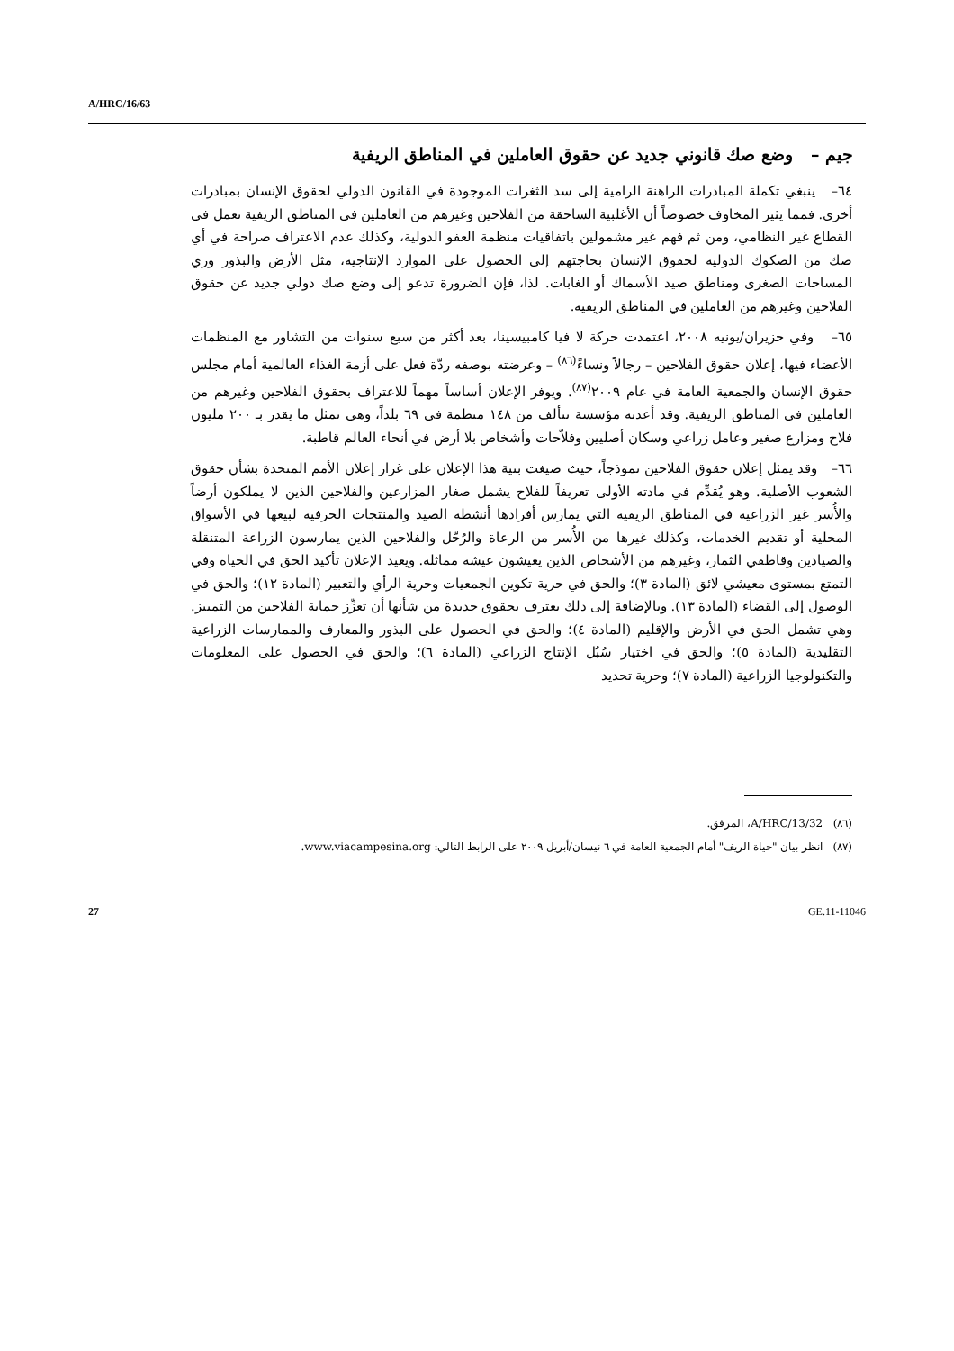A/HRC/16/63
جيم – وضع صك قانوني جديد عن حقوق العاملين في المناطق الريفية
٦٤– ينبغي تكملة المبادرات الراهنة الرامية إلى سد الثغرات الموجودة في القانون الدولي لحقوق الإنسان بمبادرات أخرى. فمما يثير المخاوف خصوصاً أن الأغلبية الساحقة من الفلاحين وغيرهم من العاملين في المناطق الريفية تعمل في القطاع غير النظامي، ومن ثم فهم غير مشمولين باتفاقيات منظمة العفو الدولية، وكذلك عدم الاعتراف صراحة في أي صك من الصكوك الدولية لحقوق الإنسان بحاجتهم إلى الحصول على الموارد الإنتاجية، مثل الأرض والبذور وري المساحات الصغرى ومناطق صيد الأسماك أو الغابات. لذا، فإن الضرورة تدعو إلى وضع صك دولي جديد عن حقوق الفلاحين وغيرهم من العاملين في المناطق الريفية.
٦٥– وفي حزيران/يونيه ٢٠٠٨، اعتمدت حركة لا فيا كامبيسينا، بعد أكثر من سبع سنوات من التشاور مع المنظمات الأعضاء فيها، إعلان حقوق الفلاحين – رجالاً ونساءً<sup>(٨٦)</sup> – وعرضته بوصفه ردّة فعل على أزمة الغذاء العالمية أمام مجلس حقوق الإنسان والجمعية العامة في عام ٢٠٠٩<sup>(٨٧)</sup>. ويوفر الإعلان أساساً مهماً للاعتراف بحقوق الفلاحين وغيرهم من العاملين في المناطق الريفية. وقد أعدته مؤسسة تتألف من ١٤٨ منظمة في ٦٩ بلداً، وهي تمثل ما يقدر بـ ٢٠٠ مليون فلاح ومزارع صغير وعامل زراعي وسكان أصليين وفلاّحات وأشخاص بلا أرض في أنحاء العالم قاطبة.
٦٦– وقد يمثل إعلان حقوق الفلاحين نموذجاً، حيث صيغت بنية هذا الإعلان على غرار إعلان الأمم المتحدة بشأن حقوق الشعوب الأصلية. وهو يُقدِّم في مادته الأولى تعريفاً للفلاح يشمل صغار المزارعين والفلاحين الذين لا يملكون أرضاً والأُسر غير الزراعية في المناطق الريفية التي يمارس أفرادها أنشطة الصيد والمنتجات الحرفية لبيعها في الأسواق المحلية أو تقديم الخدمات، وكذلك غيرها من الأُسر من الرعاة والرُحّل والفلاحين الذين يمارسون الزراعة المتنقلة والصيادين وقاطفي الثمار، وغيرهم من الأشخاص الذين يعيشون عيشة مماثلة. ويعيد الإعلان تأكيد الحق في الحياة وفي التمتع بمستوى معيشي لائق (المادة ٣)؛ والحق في حرية تكوين الجمعيات وحرية الرأي والتعبير (المادة ١٢)؛ والحق في الوصول إلى القضاء (المادة ١٣). وبالإضافة إلى ذلك يعترف بحقوق جديدة من شأنها أن تعزِّز حماية الفلاحين من التمييز. وهي تشمل الحق في الأرض والإقليم (المادة ٤)؛ والحق في الحصول على البذور والمعارف والممارسات الزراعية التقليدية (المادة ٥)؛ والحق في اختيار سُبُل الإنتاج الزراعي (المادة ٦)؛ والحق في الحصول على المعلومات والتكنولوجيا الزراعية (المادة ٧)؛ وحرية تحديد
(٨٦) A/HRC/13/32، المرفق.
(٨٧) انظر بيان "حياة الريف" أمام الجمعية العامة في ٦ نيسان/أبريل ٢٠٠٩ على الرابط التالي: www.viacampesina.org.
27 GE.11-11046